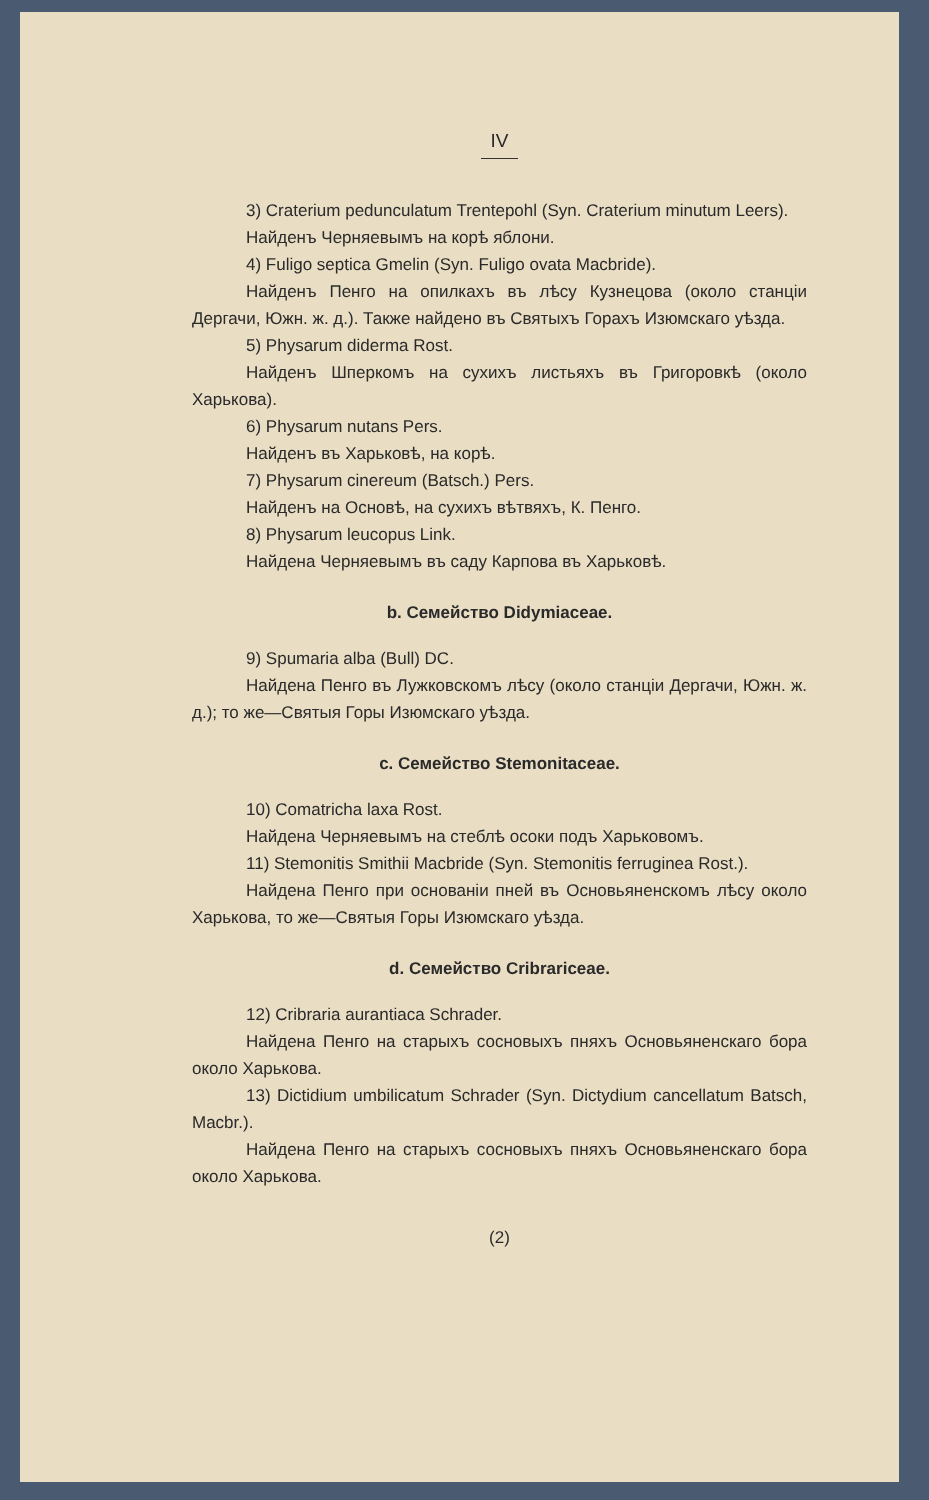IV
3) Craterium pedunculatum Trentepohl (Syn. Craterium minutum Leers).
Найденъ Черняевымъ на корѣ яблони.
4) Fuligo septica Gmelin (Syn. Fuligo ovata Macbride).
Найденъ Пенго на опилкахъ въ лѣсу Кузнецова (около станціи Дергачи, Южн. ж. д.). Также найдено въ Святыхъ Горахъ Изюмскаго уѣзда.
5) Physarum diderma Rost.
Найденъ Шперкомъ на сухихъ листьяхъ въ Григоровкѣ (около Харькова).
6) Physarum nutans Pers.
Найденъ въ Харьковѣ, на корѣ.
7) Physarum cinereum (Batsch.) Pers.
Найденъ на Основѣ, на сухихъ вѣтвяхъ, К. Пенго.
8) Physarum leucopus Link.
Найдена Черняевымъ въ саду Карпова въ Харьковѣ.
b. Семейство Didymiaceae.
9) Spumaria alba (Bull) DC.
Найдена Пенго въ Лужковскомъ лѣсу (около станціи Дергачи, Южн. ж. д.); то же—Святыя Горы Изюмскаго уѣзда.
c. Семейство Stemonitaceae.
10) Comatricha laxa Rost.
Найдена Черняевымъ на стеблѣ осоки подъ Харьковомъ.
11) Stemonitis Smithii Macbride (Syn. Stemonitis ferruginea Rost.).
Найдена Пенго при основаніи пней въ Основьяненскомъ лѣсу около Харькова, то же—Святыя Горы Изюмскаго уѣзда.
d. Семейство Cribrariceae.
12) Cribraria aurantiaca Schrader.
Найдена Пенго на старыхъ сосновыхъ пняхъ Основьяненскаго бора около Харькова.
13) Dictidium umbilicatum Schrader (Syn. Dictydium cancellatum Batsch, Macbr.).
Найдена Пенго на старыхъ сосновыхъ пняхъ Основьяненскаго бора около Харькова.
(2)